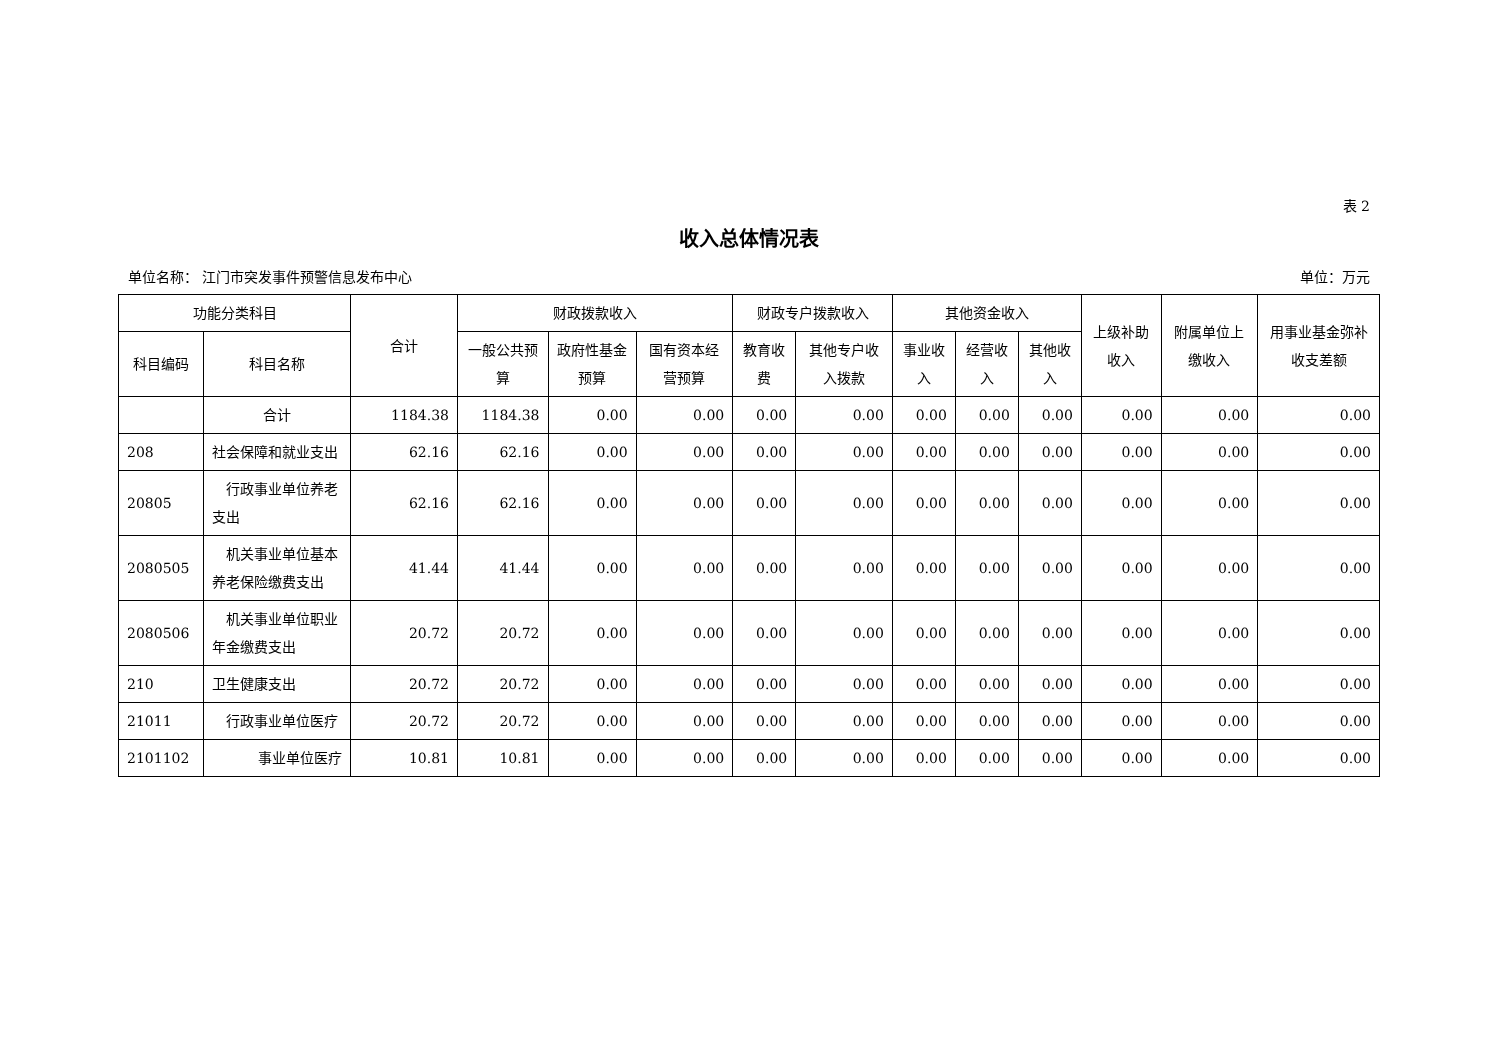表 2
收入总体情况表
单位名称： 江门市突发事件预警信息发布中心 单位：万元
| 功能分类科目 | | 合计 | 财政拨款收入 | | | 财政专户拨款收入 | | 其他资金收入 | | | 上级补助收入 | 附属单位上缴收入 | 用事业基金弥补收支差额 |
| --- | --- | --- | --- | --- | --- | --- | --- | --- | --- | --- | --- | --- | --- |
| 科目编码 | 科目名称 | | 一般公共预算 | 政府性基金预算 | 国有资本经营预算 | 教育收费 | 其他专户收入拨款 | 事业收入 | 经营收入 | 其他收入 | | | |
| | 合计 | 1184.38 | 1184.38 | 0.00 | 0.00 | 0.00 | 0.00 | 0.00 | 0.00 | 0.00 | 0.00 | 0.00 | 0.00 |
| 208 | 社会保障和就业支出 | 62.16 | 62.16 | 0.00 | 0.00 | 0.00 | 0.00 | 0.00 | 0.00 | 0.00 | 0.00 | 0.00 | 0.00 |
| 20805 | 行政事业单位养老支出 | 62.16 | 62.16 | 0.00 | 0.00 | 0.00 | 0.00 | 0.00 | 0.00 | 0.00 | 0.00 | 0.00 | 0.00 |
| 2080505 | 机关事业单位基本养老保险缴费支出 | 41.44 | 41.44 | 0.00 | 0.00 | 0.00 | 0.00 | 0.00 | 0.00 | 0.00 | 0.00 | 0.00 | 0.00 |
| 2080506 | 机关事业单位职业年金缴费支出 | 20.72 | 20.72 | 0.00 | 0.00 | 0.00 | 0.00 | 0.00 | 0.00 | 0.00 | 0.00 | 0.00 | 0.00 |
| 210 | 卫生健康支出 | 20.72 | 20.72 | 0.00 | 0.00 | 0.00 | 0.00 | 0.00 | 0.00 | 0.00 | 0.00 | 0.00 | 0.00 |
| 21011 | 行政事业单位医疗 | 20.72 | 20.72 | 0.00 | 0.00 | 0.00 | 0.00 | 0.00 | 0.00 | 0.00 | 0.00 | 0.00 | 0.00 |
| 2101102 | 事业单位医疗 | 10.81 | 10.81 | 0.00 | 0.00 | 0.00 | 0.00 | 0.00 | 0.00 | 0.00 | 0.00 | 0.00 | 0.00 |